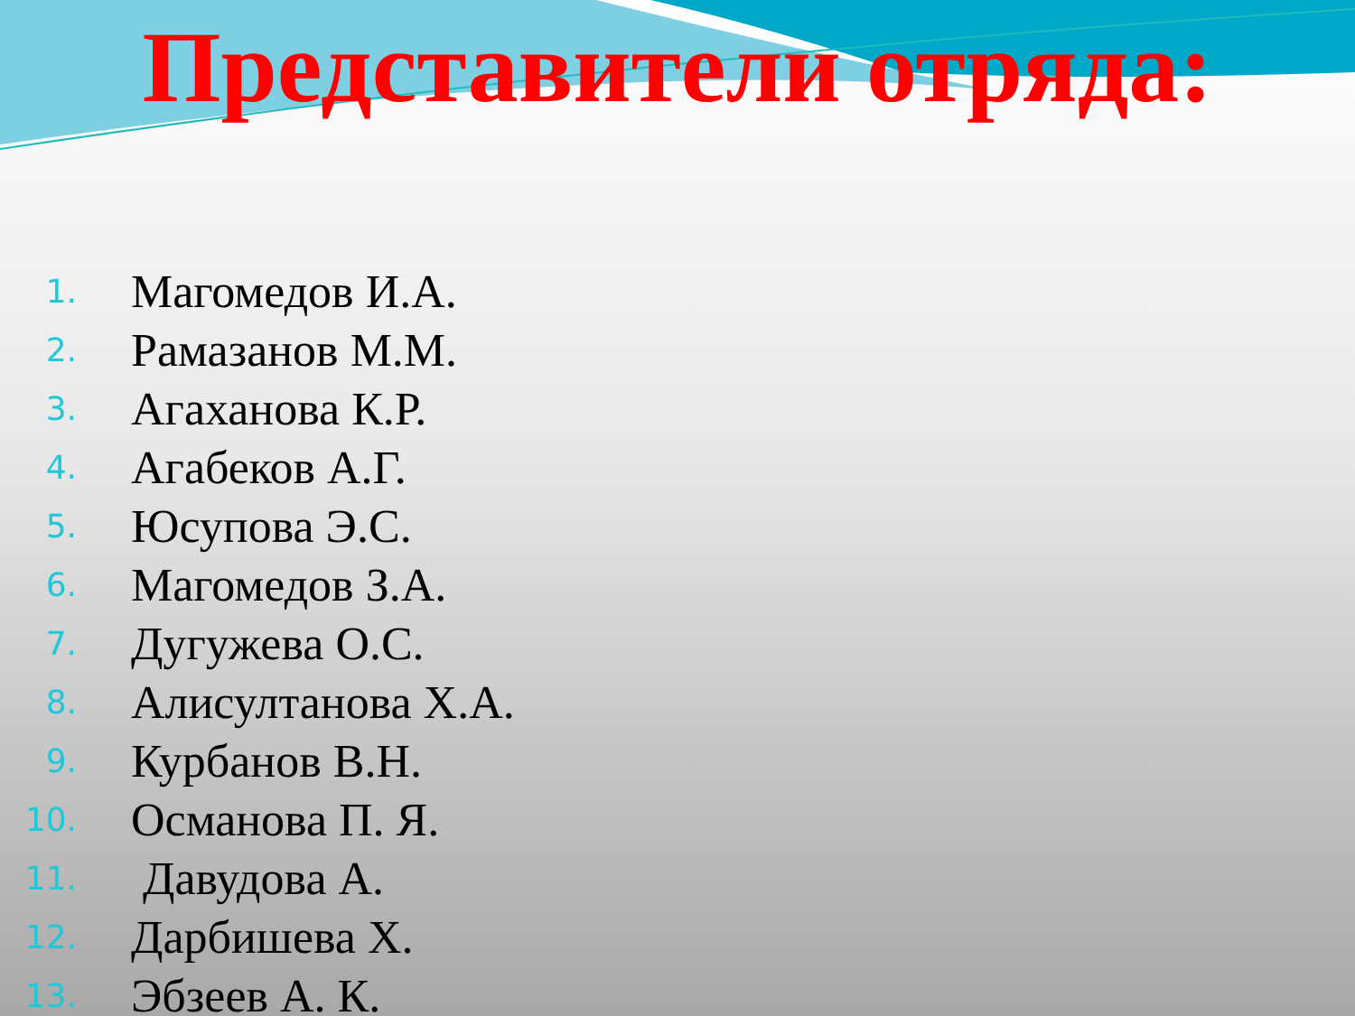Представители отряда:
1. Магомедов И.А.
2. Рамазанов М.М.
3. Агаханова К.Р.
4. Агабеков А.Г.
5. Юсупова Э.С.
6. Магомедов З.А.
7. Дугужева О.С.
8. Алисултанова Х.А.
9. Курбанов В.Н.
10. Османова П. Я.
11. Давудова А.
12. Дарбишева Х.
13. Эбзеев А. К.